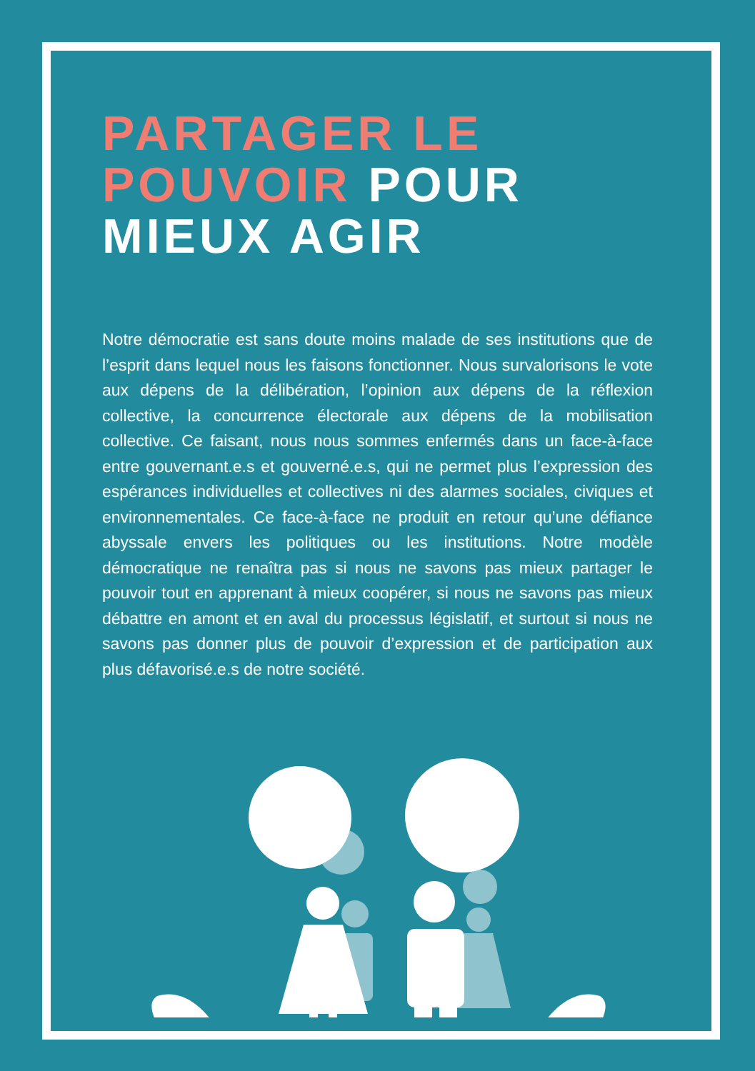PARTAGER LE
POUVOIR POUR
MIEUX AGIR
Notre démocratie est sans doute moins malade de ses institutions que de l’esprit dans lequel nous les faisons fonctionner. Nous survalorisons le vote aux dépens de la délibération, l’opinion aux dépens de la réflexion collective, la concurrence électorale aux dépens de la mobilisation collective. Ce faisant, nous nous sommes enfermés dans un face-à-face entre gouvernant.e.s et gouverné.e.s, qui ne permet plus l’expression des espérances individuelles et collectives ni des alarmes sociales, civiques et environnementales. Ce face-à-face ne produit en retour qu’une défiance abyssale envers les politiques ou les institutions. Notre modèle démocratique ne renaîtra pas si nous ne savons pas mieux partager le pouvoir tout en apprenant à mieux coopérer, si nous ne savons pas mieux débattre en amont et en aval du processus législatif, et surtout si nous ne savons pas donner plus de pouvoir d’expression et de participation aux plus défavorisé.e.s de notre société.